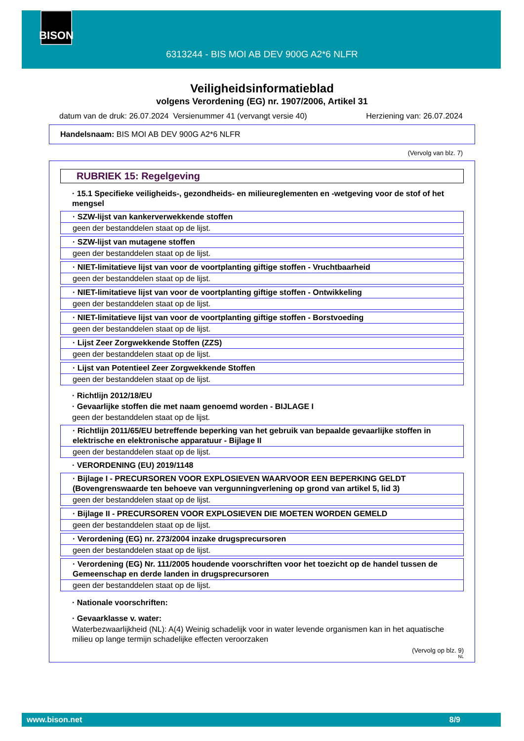BISON
6313244 - BIS MOI AB DEV 900G A2*6 NLFR
Veiligheidsinformatieblad
volgens Verordening (EG) nr. 1907/2006, Artikel 31
datum van de druk: 26.07.2024 Versienummer 41 (vervangt versie 40) Herziening van: 26.07.2024
Handelsnaam: BIS MOI AB DEV 900G A2*6 NLFR
(Vervolg van blz. 7)
RUBRIEK 15: Regelgeving
· 15.1 Specifieke veiligheids-, gezondheids- en milieureglementen en -wetgeving voor de stof of het mengsel
· SZW-lijst van kankerverwekkende stoffen
geen der bestanddelen staat op de lijst.
· SZW-lijst van mutagene stoffen
geen der bestanddelen staat op de lijst.
· NIET-limitatieve lijst van voor de voortplanting giftige stoffen - Vruchtbaarheid
geen der bestanddelen staat op de lijst.
· NIET-limitatieve lijst van voor de voortplanting giftige stoffen - Ontwikkeling
geen der bestanddelen staat op de lijst.
· NIET-limitatieve lijst van voor de voortplanting giftige stoffen - Borstvoeding
geen der bestanddelen staat op de lijst.
· Lijst Zeer Zorgwekkende Stoffen (ZZS)
geen der bestanddelen staat op de lijst.
· Lijst van Potentieel Zeer Zorgwekkende Stoffen
geen der bestanddelen staat op de lijst.
· Richtlijn 2012/18/EU
· Gevaarlijke stoffen die met naam genoemd worden - BIJLAGE I
geen der bestanddelen staat op de lijst.
· Richtlijn 2011/65/EU betreffende beperking van het gebruik van bepaalde gevaarlijke stoffen in elektrische en elektronische apparatuur - Bijlage II
geen der bestanddelen staat op de lijst.
· VERORDENING (EU) 2019/1148
· Bijlage I - PRECURSOREN VOOR EXPLOSIEVEN WAARVOOR EEN BEPERKING GELDT (Bovengrenswaarde ten behoeve van vergunningverlening op grond van artikel 5, lid 3)
geen der bestanddelen staat op de lijst.
· Bijlage II - PRECURSOREN VOOR EXPLOSIEVEN DIE MOETEN WORDEN GEMELD
geen der bestanddelen staat op de lijst.
· Verordening (EG) nr. 273/2004 inzake drugsprecursoren
geen der bestanddelen staat op de lijst.
· Verordening (EG) Nr. 111/2005 houdende voorschriften voor het toezicht op de handel tussen de Gemeenschap en derde landen in drugsprecursoren
geen der bestanddelen staat op de lijst.
· Nationale voorschriften:
· Gevaarklasse v. water:
Waterbezwaarlijkheid (NL): A(4) Weinig schadelijk voor in water levende organismen kan in het aquatische milieu op lange termijn schadelijke effecten veroorzaken
(Vervolg op blz. 9)
NL
www.bison.net 8/9